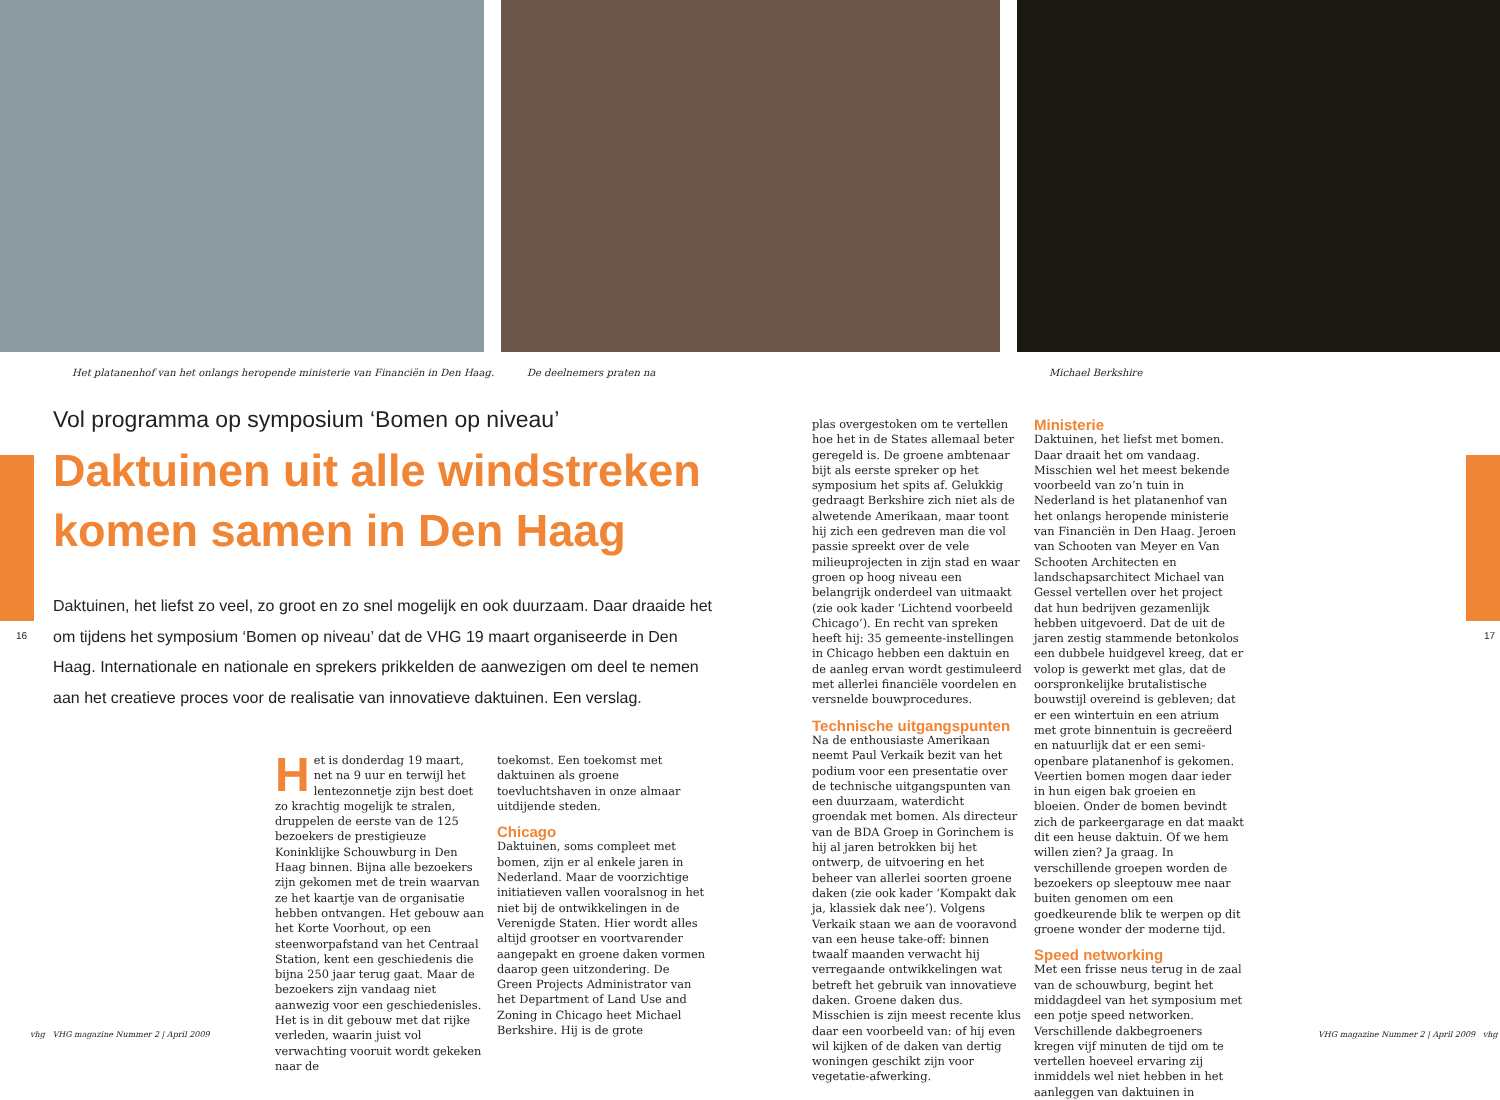Het platanenhof van het onlangs heropende ministerie van Financiën in Den Haag. De deelnemers praten na Michael Berkshire
16 17
Vol programma op symposium ‘Bomen op niveau’
Daktuinen uit alle windstreken komen samen in Den Haag
Daktuinen, het liefst zo veel, zo groot en zo snel mogelijk en ook duurzaam. Daar draaide het om tijdens het symposium ‘Bomen op niveau’ dat de VHG 19 maart organiseerde in Den Haag. Internationale en nationale en sprekers prikkelden de aanwezigen om deel te nemen aan het creatieve proces voor de realisatie van innovatieve daktuinen. Een verslag.
Het is donderdag 19 maart, net na 9 uur en terwijl het lentezonnetje zijn best doet zo krachtig mogelijk te stralen, druppelen de eerste van de 125 bezoekers de prestigieuze Koninklijke Schouwburg in Den Haag binnen. Bijna alle bezoekers zijn gekomen met de trein waarvan ze het kaartje van de organisatie hebben ontvangen. Het gebouw aan het Korte Voorhout, op een steenworpafstand van het Centraal Station, kent een geschiedenis die bijna 250 jaar terug gaat. Maar de bezoekers zijn vandaag niet aanwezig voor een geschiedenisles. Het is in dit gebouw met dat rijke verleden, waarin juist vol verwachting vooruit wordt gekeken naar de
toekomst. Een toekomst met daktuinen als groene toevluchtshaven in onze almaar uitdijende steden.
Chicago
Daktuinen, soms compleet met bomen, zijn er al enkele jaren in Nederland. Maar de voorzichtige initiatieven vallen vooralsnog in het niet bij de ontwikkelingen in de Verenigde Staten. Hier wordt alles altijd grootser en voortvarender aangepakt en groene daken vormen daarop geen uitzondering. De Green Projects Administrator van het Department of Land Use and Zoning in Chicago heet Michael Berkshire. Hij is de grote
plas overgestoken om te vertellen hoe het in de States allemaal beter geregeld is. De groene ambtenaar bijt als eerste spreker op het symposium het spits af. Gelukkig gedraagt Berkshire zich niet als de alwetende Amerikaan, maar toont hij zich een gedreven man die vol passie spreekt over de vele milieuprojecten in zijn stad en waar groen op hoog niveau een belangrijk onderdeel van uitmaakt (zie ook kader ‘Lichtend voorbeeld Chicago’). En recht van spreken heeft hij: 35 gemeente-instellingen in Chicago hebben een daktuin en de aanleg ervan wordt gestimuleerd met allerlei financiële voordelen en versnelde bouwprocedures.
Technische uitgangspunten
Na de enthousiaste Amerikaan neemt Paul Verkaik bezit van het podium voor een presentatie over de technische uitgangspunten van een duurzaam, waterdicht groendak met bomen. Als directeur van de BDA Groep in Gorinchem is hij al jaren betrokken bij het ontwerp, de uitvoering en het beheer van allerlei soorten groene daken (zie ook kader ‘Kompakt dak ja, klassiek dak nee’). Volgens Verkaik staan we aan de vooravond van een heuse take-off: binnen twaalf maanden verwacht hij verregaande ontwikkelingen wat betreft het gebruik van innovatieve daken. Groene daken dus. Misschien is zijn meest recente klus daar een voorbeeld van: of hij even wil kijken of de daken van dertig woningen geschikt zijn voor vegetatie-afwerking.
Ministerie
Daktuinen, het liefst met bomen. Daar draait het om vandaag. Misschien wel het meest bekende voorbeeld van zo’n tuin in Nederland is het platanenhof van het onlangs heropende ministerie van Financiën in Den Haag. Jeroen van Schooten van Meyer en Van Schooten Architecten en landschapsarchitect Michael van Gessel vertellen over het project dat hun bedrijven gezamenlijk hebben uitgevoerd. Dat de uit de jaren zestig stammende betonkolos een dubbele huidgevel kreeg, dat er volop is gewerkt met glas, dat de oorspronkelijke brutalistische bouwstijl overeind is gebleven; dat er een wintertuin en een atrium met grote binnentuin is gecreëerd en natuurlijk dat er een semi-openbare platanenhof is gekomen. Veertien bomen mogen daar ieder in hun eigen bak groeien en bloeien. Onder de bomen bevindt zich de parkeergarage en dat maakt dit een heuse daktuin. Of we hem willen zien? Ja graag. In verschillende groepen worden de bezoekers op sleeptouw mee naar buiten genomen om een goedkeurende blik te werpen op dit groene wonder der moderne tijd.
Speed networking
Met een frisse neus terug in de zaal van de schouwburg, begint het middagdeel van het symposium met een potje speed networken. Verschillende dakbegroeners kregen vijf minuten de tijd om te vertellen hoeveel ervaring zij inmiddels wel niet hebben in het aanleggen van daktuinen in
vhg VHG magazine Nummer 2 | April 2009
VHG magazine Nummer 2 | April 2009 vhg